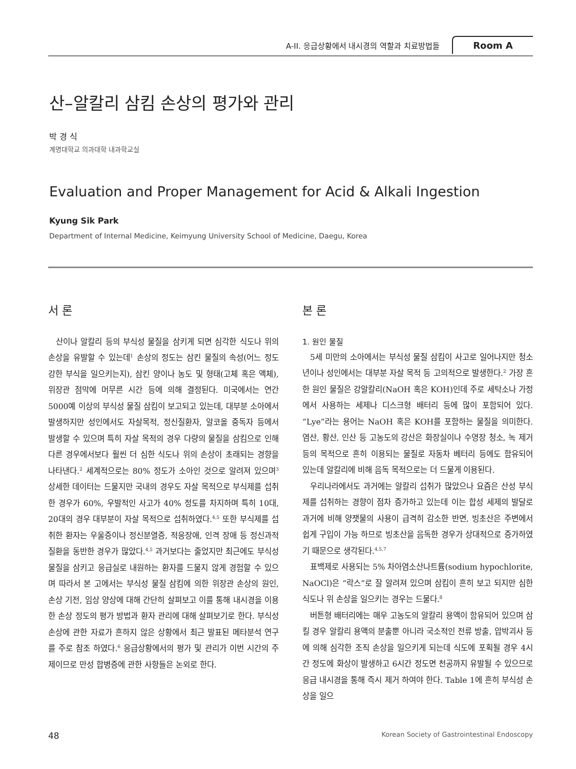A-II. 응급상황에서 내시경의 역할과 치료방법들 Room A
산–알칼리 삼킴 손상의 평가와 관리
박 경 식
계명대학교 의과대학 내과학교실
Evaluation and Proper Management for Acid & Alkali Ingestion
Kyung Sik Park
Department of Internal Medicine, Keimyung University School of Medicine, Daegu, Korea
서 론
산이나 알칼리 등의 부식성 물질을 삼키게 되면 심각한 식도나 위의 손상을 유발할 수 있는데<sup>1</sup> 손상의 정도는 삼킨 물질의 속성(어느 정도 강한 부식을 일으키는지), 삼킨 양이나 농도 및 형태(고체 혹은 액체), 위장관 점막에 머무른 시간 등에 의해 결정된다. 미국에서는 연간 5000예 이상의 부식성 물질 삼킴이 보고되고 있는데, 대부분 소아에서 발생하지만 성인에서도 자살목적, 정신질환자, 알코올 중독자 등에서 발생할 수 있으며 특히 자살 목적의 경우 다량의 물질을 삼킴으로 인해 다른 경우에서보다 훨씬 더 심한 식도나 위의 손상이 초래되는 경향을 나타낸다.<sup>2</sup> 세계적으로는 80% 정도가 소아인 것으로 알려져 있으며<sup>3</sup> 상세한 데이터는 드물지만 국내의 경우도 자살 목적으로 부식제를 섭취한 경우가 60%, 우발적인 사고가 40% 정도를 차지하며 특히 10대, 20대의 경우 대부분이 자살 목적으로 섭취하였다.<sup>4,5</sup> 또한 부식제를 섭취한 환자는 우울증이나 정신분열증, 적응장애, 인격 장애 등 정신과적 질환을 동반한 경우가 많았다.<sup>4,5</sup> 과거보다는 줄었지만 최근에도 부식성 물질을 삼키고 응급실로 내원하는 환자를 드물지 않게 경험할 수 있으며 따라서 본 고에서는 부식성 물질 삼킴에 의한 위장관 손상의 원인, 손상 기전, 임상 양상에 대해 간단히 살펴보고 이를 통해 내시경을 이용한 손상 정도의 평가 방법과 환자 관리에 대해 살펴보기로 한다. 부식성 손상에 관한 자료가 흔하지 않은 상황에서 최근 발표된 메타분석 연구를 주로 참조 하였다.<sup>6</sup> 응급상황에서의 평가 및 관리가 이번 시간의 주제이므로 만성 합병증에 관한 사항들은 논외로 한다.
본 론
1. 원인 물질
5세 미만의 소아에서는 부식성 물질 삼킴이 사고로 일어나지만 청소년이나 성인에서는 대부분 자살 목적 등 고의적으로 발생한다.<sup>2</sup> 가장 흔한 원인 물질은 강알칼리(NaOH 혹은 KOH)인데 주로 세탁소나 가정에서 사용하는 세제나 디스크형 배터리 등에 많이 포함되어 있다. “Lye”라는 용어는 NaOH 혹은 KOH를 포함하는 물질을 의미한다. 염산, 황산, 인산 등 고농도의 강산은 화장실이나 수영장 청소, 녹 제거 등의 목적으로 흔히 이용되는 물질로 자동차 베터리 등에도 함유되어 있는데 알칼리에 비해 음독 목적으로는 더 드물게 이용된다.
우리나라에서도 과거에는 알칼리 섭취가 많았으나 요즘은 산성 부식제를 섭취하는 경향이 점차 증가하고 있는데 이는 합성 세제의 발달로 과거에 비해 양잿물의 사용이 급격히 감소한 반면, 빙초산은 주변에서 쉽게 구입이 가능 하므로 빙초산을 음독한 경우가 상대적으로 증가하였기 때문으로 생각된다.<sup>4,5,7</sup>
표백제로 사용되는 5% 차아염소산나트륨(sodium hypochlorite, NaOCl)은 “락스”로 잘 알려져 있으며 삼킴이 흔히 보고 되지만 심한 식도나 위 손상을 일으키는 경우는 드물다.<sup>8</sup>
버튼형 배터리에는 매우 고농도의 알칼리 용액이 함유되어 있으며 삼킬 경우 알칼리 용액의 분출뿐 아니라 국소적인 전류 방출, 압박괴사 등에 의해 심각한 조직 손상을 일으키게 되는데 식도에 포획될 경우 4시간 정도에 화상이 발생하고 6시간 정도면 천공까지 유발될 수 있으므로 응급 내시경을 통해 즉시 제거 하여야 한다. Table 1에 흔히 부식성 손상을 일으
48 Korean Society of Gastrointestinal Endoscopy